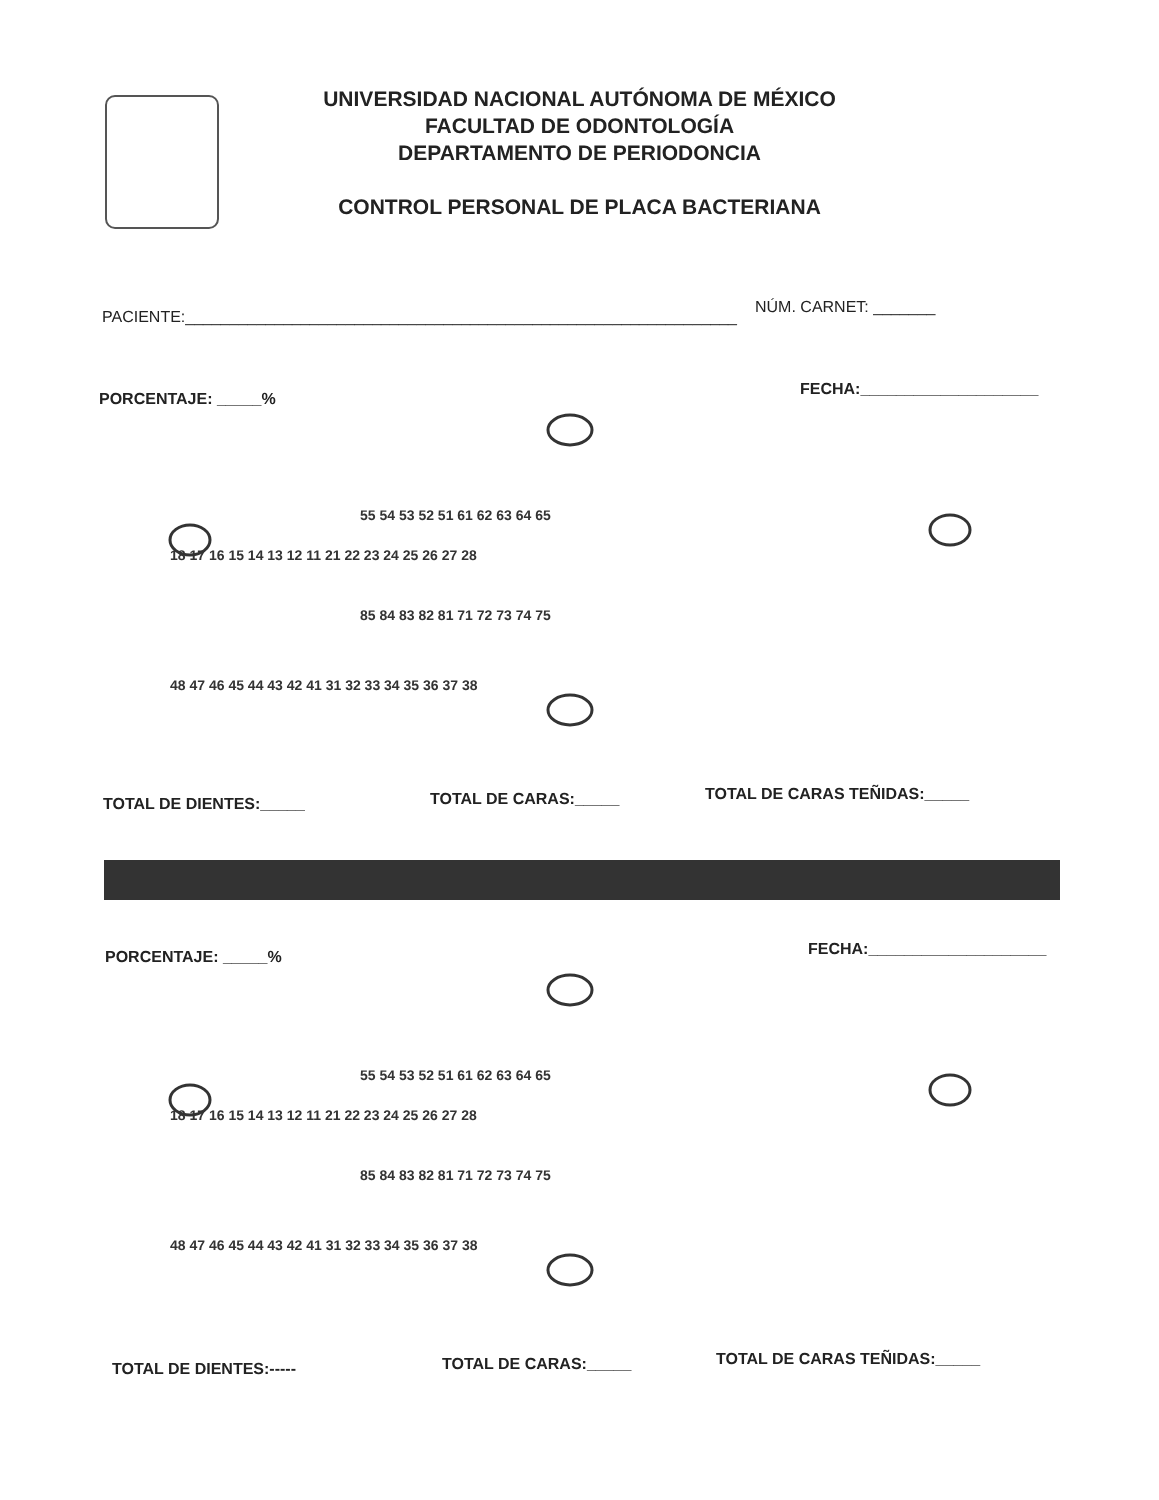UNIVERSIDAD NACIONAL AUTÓNOMA DE MÉXICO
FACULTAD DE ODONTOLOGÍA
DEPARTAMENTO DE PERIODONCIA
CONTROL PERSONAL DE PLACA BACTERIANA
PACIENTE:______________________________________________________________
NÚM. CARNET: _______
PORCENTAJE: _____%
FECHA:____________________
18 17 16 15 14 13 12 11 21 22 23 24 25 26 27 28
55 54 53 52 51 61 62 63 64 65
85 84 83 82 81 71 72 73 74 75
48 47 46 45 44 43 42 41 31 32 33 34 35 36 37 38
TOTAL DE DIENTES:_____ TOTAL DE CARAS:_____ TOTAL DE CARAS TEÑIDAS:_____
PORCENTAJE: _____% FECHA:____________________
18 17 16 15 14 13 12 11 21 22 23 24 25 26 27 28
55 54 53 52 51 61 62 63 64 65
85 84 83 82 81 71 72 73 74 75
48 47 46 45 44 43 42 41 31 32 33 34 35 36 37 38
TOTAL DE DIENTES:----- TOTAL DE CARAS:_____ TOTAL DE CARAS TEÑIDAS:_____